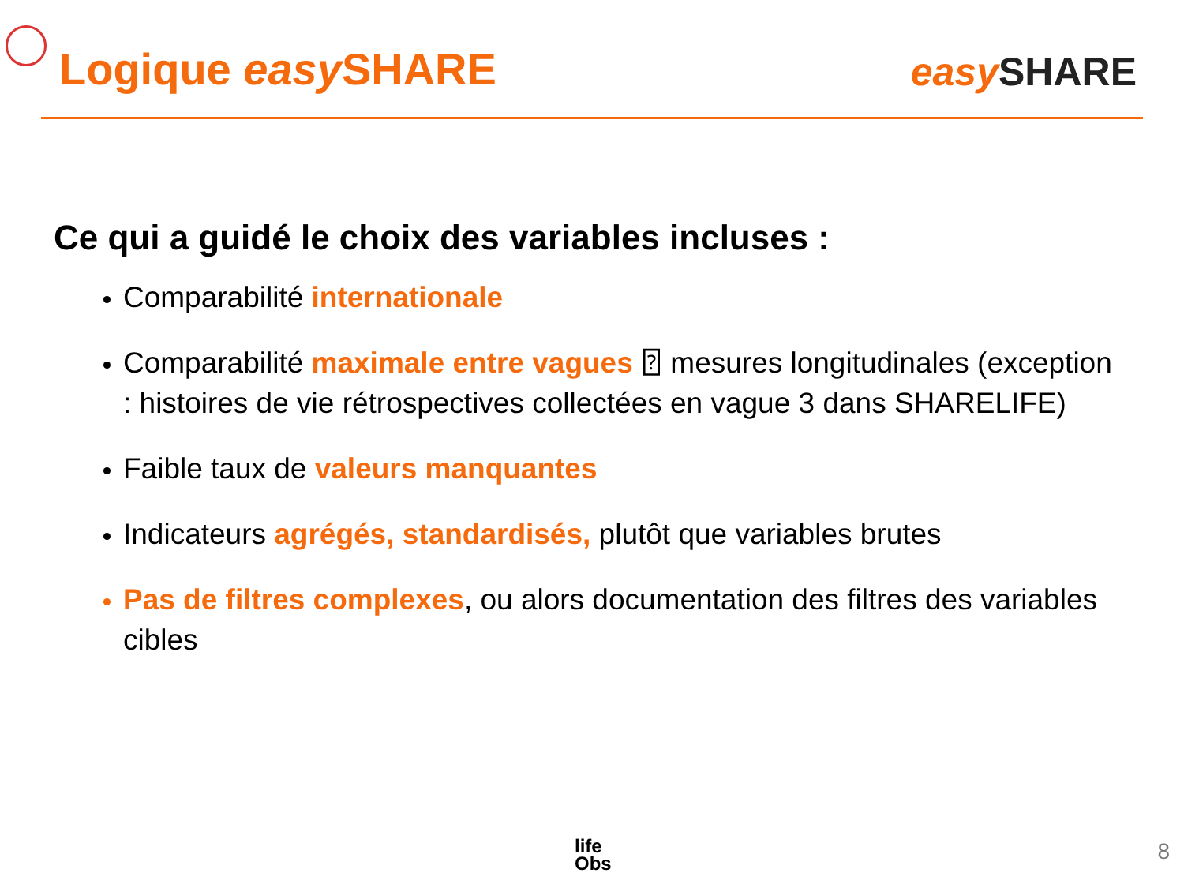Logique easy SHARE
easy SHARE
Ce qui a guidé le choix des variables incluses :
Comparabilité internationale
Comparabilité maximale entre vagues ⍰ mesures longitudinales (exception : histoires de vie rétrospectives collectées en vague 3 dans SHARELIFE)
Faible taux de valeurs manquantes
Indicateurs agrégés, standardisés, plutôt que variables brutes
Pas de filtres complexes, ou alors documentation des filtres des variables cibles
life
Obs
8